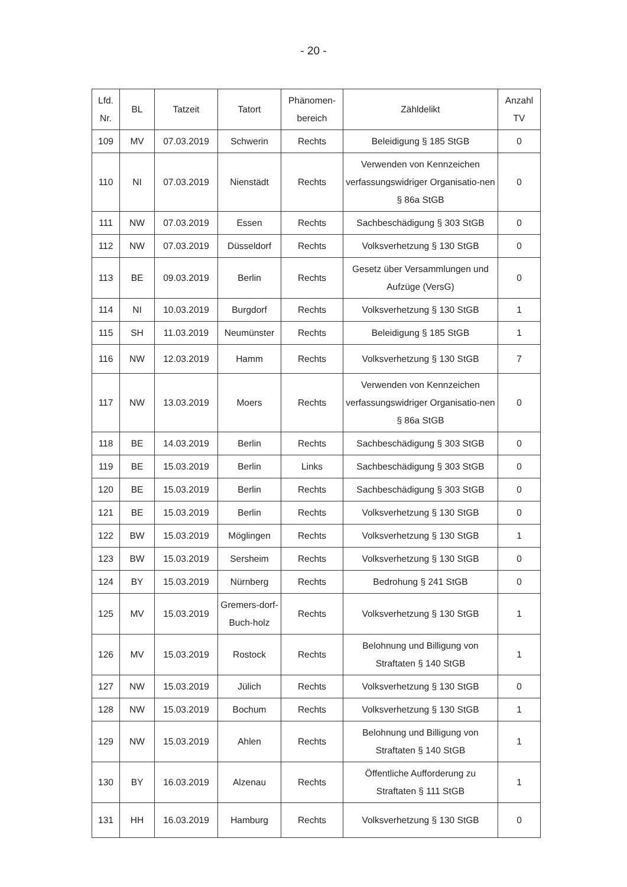- 20 -
| Lfd. Nr. | BL | Tatzeit | Tatort | Phänomen- bereich | Zähldelikt | Anzahl TV |
| --- | --- | --- | --- | --- | --- | --- |
| 109 | MV | 07.03.2019 | Schwerin | Rechts | Beleidigung § 185 StGB | 0 |
| 110 | NI | 07.03.2019 | Nienstädt | Rechts | Verwenden von Kennzeichen verfassungswidriger Organisatio-nen § 86a StGB | 0 |
| 111 | NW | 07.03.2019 | Essen | Rechts | Sachbeschädigung § 303 StGB | 0 |
| 112 | NW | 07.03.2019 | Düsseldorf | Rechts | Volksverhetzung § 130 StGB | 0 |
| 113 | BE | 09.03.2019 | Berlin | Rechts | Gesetz über Versammlungen und Aufzüge (VersG) | 0 |
| 114 | NI | 10.03.2019 | Burgdorf | Rechts | Volksverhetzung § 130 StGB | 1 |
| 115 | SH | 11.03.2019 | Neumünster | Rechts | Beleidigung § 185 StGB | 1 |
| 116 | NW | 12.03.2019 | Hamm | Rechts | Volksverhetzung § 130 StGB | 7 |
| 117 | NW | 13.03.2019 | Moers | Rechts | Verwenden von Kennzeichen verfassungswidriger Organisatio-nen § 86a StGB | 0 |
| 118 | BE | 14.03.2019 | Berlin | Rechts | Sachbeschädigung § 303 StGB | 0 |
| 119 | BE | 15.03.2019 | Berlin | Links | Sachbeschädigung § 303 StGB | 0 |
| 120 | BE | 15.03.2019 | Berlin | Rechts | Sachbeschädigung § 303 StGB | 0 |
| 121 | BE | 15.03.2019 | Berlin | Rechts | Volksverhetzung § 130 StGB | 0 |
| 122 | BW | 15.03.2019 | Möglingen | Rechts | Volksverhetzung § 130 StGB | 1 |
| 123 | BW | 15.03.2019 | Sersheim | Rechts | Volksverhetzung § 130 StGB | 0 |
| 124 | BY | 15.03.2019 | Nürnberg | Rechts | Bedrohung § 241 StGB | 0 |
| 125 | MV | 15.03.2019 | Gremers-dorf-Buch-holz | Rechts | Volksverhetzung § 130 StGB | 1 |
| 126 | MV | 15.03.2019 | Rostock | Rechts | Belohnung und Billigung von Straftaten § 140 StGB | 1 |
| 127 | NW | 15.03.2019 | Jülich | Rechts | Volksverhetzung § 130 StGB | 0 |
| 128 | NW | 15.03.2019 | Bochum | Rechts | Volksverhetzung § 130 StGB | 1 |
| 129 | NW | 15.03.2019 | Ahlen | Rechts | Belohnung und Billigung von Straftaten § 140 StGB | 1 |
| 130 | BY | 16.03.2019 | Alzenau | Rechts | Öffentliche Aufforderung zu Straftaten § 111 StGB | 1 |
| 131 | HH | 16.03.2019 | Hamburg | Rechts | Volksverhetzung § 130 StGB | 0 |